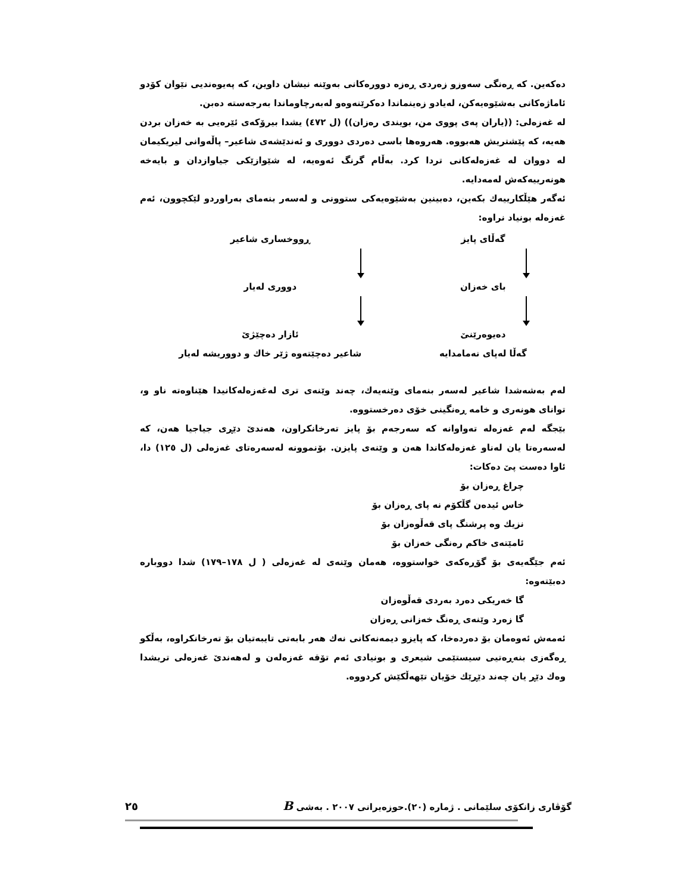دەکەین. کە ڕەنگی سەوزو زەردی ڕەزە دوورەکانی بەوێنە نیشان داوین، کە پەیوەندیی نێوان کۆدو ئاماژەکانی بەشێوەیەکن، لەیادو زەینماندا دەکرێنەوەو لەبەرچاوماندا بەرجەستە دەبن.
لە غەزەلی: ((یاران پەی پووی من، بویندی رەزان)) (ل ٤٧٢) یشدا بیرۆکەی ئێرەیی بە خەزان بردن هەیە، کە پێشتریش هەبووە. هەروەها باسی دەردی دووری و ئەندێشەی شاعیر– پاڵەوانی لیریکیمان لە دووان لە غەزەلەکانی تردا کرد. بەڵام گرنگ ئەوەیە، لە شێوازێکی جیاوازدان و بایەخە هونەرییەکەش لەمەدایە.
ئەگەر هێڵکارییەك بکەین، دەبینین بەشێوەیەکی ستوونی و لەسەر بنەمای بەراوردو لێکچوون، ئەم غەزەلە بونیاد نراوە:
گەڵای پایز
بای خەزان
دەیوەرێنێ
گەڵا لەپای نەمامدایە
ڕووخساری شاعیر
دووری لەیار
ئازار دەچێژێ
شاعیر دەچێتەوە ژێر خاك و دووریشە لەیار
لەم بەشەشدا شاعیر لەسەر بنەمای وێنەیەك، چەند وێنەی تری لەغەزەلەکانیدا هێناوەتە ناو و، توانای هونەری و خامە ڕەنگینی خۆی دەرخستووە.
بێجگە لەم غەزەلە تەواوانە کە سەرجەم بۆ پایز تەرخانکراون، هەندێ دێڕی جیاجیا هەن، کە لەسەرەتا یان لەناو غەزەلەکاندا هەن و وێنەی پایزن. بۆنموونە لەسەرەتای غەزەلی (ل ١٢٥) دا، ئاوا دەست پێ دەکات:
چراغ ڕەزان بۆ
خاس ئیدەن گڵکۆم نە پای ڕەزان بۆ
نزیك وە پرشنگ پای قەڵوەزان بۆ
ئامێتەی خاکم رەنگی خەزان بۆ
ئەم جێگەیەی بۆ گۆڕەکەی خواستووە، هەمان وێنەی لە غەزەلی ( ل ١٧٨–١٧٩) شدا دووبارە دەبێتەوە:
گا خەریکی دەرد بەردی قەڵوەزان
گا زەرد وێنەی ڕەنگ خەزانی ڕەزان
ئەمەش ئەوەمان بۆ دەردەخا، کە پایزو دیمەنەکانی نەك هەر بابەتی تایبەتیان بۆ تەرخانکراوە، بەڵکو ڕەگەزی بنەڕەتیی سیستێمی شیعری و بونیادی ئەم تۆقە غەزەلەن و لەهەندێ غەزەلی تریشدا وەك دێڕ یان چەند دێڕێك خۆیان تێهەڵکێش کردووە.
گۆڤاری زانکۆی سلێمانی . ژمارە (٢٠).حوزەیرانی ٢٠٠٧ . بەشی B ٢٥